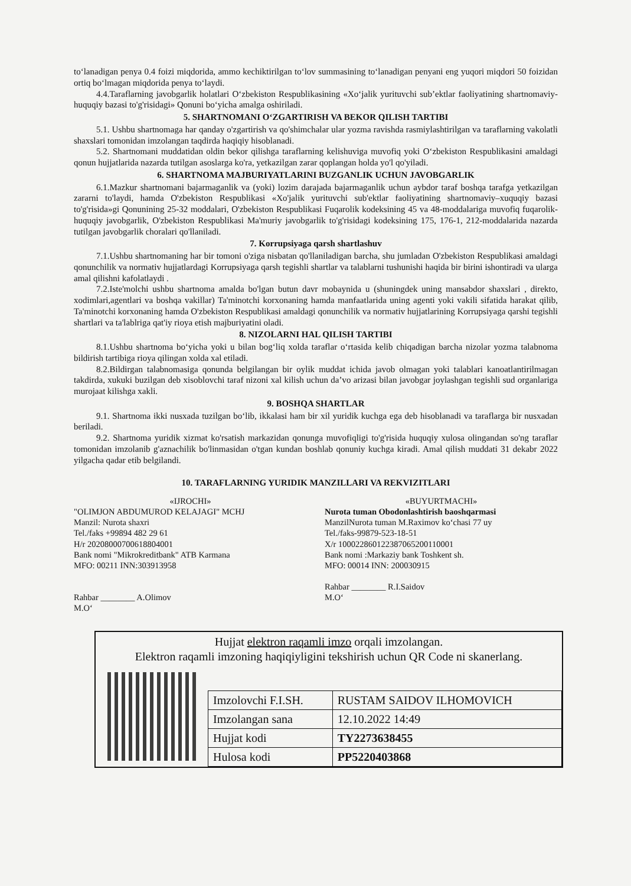to‘lanadigan penya 0.4 foizi miqdorida, ammo kechiktirilgan to‘lov summasining to‘lanadigan penyani eng yuqori miqdori 50 foizidan ortiq bo‘lmagan miqdorida penya to‘laydi.
4.4.Taraflarning javobgarlik holatlari O‘zbekiston Respublikasining «Xo‘jalik yurituvchi sub’ektlar faoliyatining shartnomaviy-huquqiy bazasi to'g'risidagi» Qonuni bo‘yicha amalga oshiriladi.
5. SHARTNOMANI O‘ZGARTIRISH VA BEKOR QILISH TARTIBI
5.1. Ushbu shartnomaga har qanday o'zgartirish va qo'shimchalar ular yozma ravishda rasmiylashtirilgan va taraflarning vakolatli shaxslari tomonidan imzolangan taqdirda haqiqiy hisoblanadi.
5.2. Shartnomani muddatidan oldin bekor qilishga taraflarning kelishuviga muvofiq yoki O‘zbekiston Respublikasini amaldagi qonun hujjatlarida nazarda tutilgan asoslarga ko'ra, yetkazilgan zarar qoplangan holda yo'l qo'yiladi.
6. SHARTNOMA MAJBURIYATLARINI BUZGANLIK UCHUN JAVOBGARLIK
6.1.Mazkur shartnomani bajarmaganlik va (yoki) lozim darajada bajarmaganlik uchun aybdor taraf boshqa tarafga yetkazilgan zararni to'laydi, hamda O'zbekiston Respublikasi «Xo'jalik yurituvchi sub'ektlar faoliyatining shartnomaviy–xuquqiy bazasi to'g'risida»gi Qonunining 25-32 moddalari, O'zbekiston Respublikasi Fuqarolik kodeksining 45 va 48-moddalariga muvofiq fuqarolik-huquqiy javobgarlik, O'zbekiston Respublikasi Ma'muriy javobgarlik to'g'risidagi kodeksining 175, 176-1, 212-moddalarida nazarda tutilgan javobgarlik choralari qo'llaniladi.
7. Korrupsiyaga qarsh shartlashuv
7.1.Ushbu shartnomaning har bir tomoni o'ziga nisbatan qo'llaniladigan barcha, shu jumladan O'zbekiston Respublikasi amaldagi qonunchilik va normativ hujjatlardagi Korrupsiyaga qarsh tegishli shartlar va talablarni tushunishi haqida bir birini ishontiradi va ularga amal qilishni kafolatlaydi .
7.2.Iste'molchi ushbu shartnoma amalda bo'lgan butun davr mobaynida u (shuningdek uning mansabdor shaxslari , direkto, xodimlari,agentlari va boshqa vakillar) Ta'minotchi korxonaning hamda manfaatlarida uning agenti yoki vakili sifatida harakat qilib, Ta'minotchi korxonaning hamda O'zbekiston Respublikasi amaldagi qonunchilik va normativ hujjatlarining Korrupsiyaga qarshi tegishli shartlari va ta'lablriga qat'iy rioya etish majburiyatini oladi.
8. NIZOLARNI HAL QILISH TARTIBI
8.1.Ushbu shartnoma bo‘yicha yoki u bilan bog‘liq xolda taraflar o‘rtasida kelib chiqadigan barcha nizolar yozma talabnoma bildirish tartibiga rioya qilingan xolda xal etiladi.
8.2.Bildirgan talabnomasiga qonunda belgilangan bir oylik muddat ichida javob olmagan yoki talablari kanoatlantirilmagan takdirda, xukuki buzilgan deb xisoblovchi taraf nizoni xal kilish uchun da’vo arizasi bilan javobgar joylashgan tegishli sud organlariga murojaat kilishga xakli.
9. BOSHQA SHARTLAR
9.1. Shartnoma ikki nusxada tuzilgan bo‘lib, ikkalasi ham bir xil yuridik kuchga ega deb hisoblanadi va taraflarga bir nusxadan beriladi.
9.2. Shartnoma yuridik xizmat ko'rsatish markazidan qonunga muvofiqligi to'g'risida huquqiy xulosa olingandan so'ng taraflar tomonidan imzolanib g'aznachilik bo'linmasidan o'tgan kundan boshlab qonuniy kuchga kiradi. Amal qilish muddati 31 dekabr 2022 yilgacha qadar etib belgilandi.
10. TARAFLARNING YURIDIK MANZILLARI VA REKVIZITLARI
«IJROCHI»
"OLIMJON ABDUMUROD KELAJAGI" MCHJ
Manzil: Nurota shaxri
Tel./faks +99894 482 29 61
H/r 20208000700618804001
Bank nomi "Mikrokreditbank" ATB Karmana
MFO: 00211 INN:303913958
Rahbar ________ A.Olimov
M.O‘
«BUYURTMACHI»
Nurota tuman Obodonlashtirish baoshqarmasi
ManzilNurota tuman M.Raximov ko‘chasi 77 uy
Tel./faks-99879-523-18-51
X/r 100022860122387065200110001
Bank nomi :Markaziy bank Toshkent sh.
MFO: 00014 INN: 200030915
Rahbar ________ R.I.Saidov
M.O‘
Hujjat elektron raqamli imzo orqali imzolangan.
Elektron raqamli imzoning haqiqiyligini tekshirish uchun QR Code ni skanerlang.
| Imzolovchi F.I.SH. | RUSTAM SAIDOV ILHOMOVICH |
| Imzolangan sana | 12.10.2022 14:49 |
| Hujjat kodi | TY2273638455 |
| Hulosa kodi | PP5220403868 |